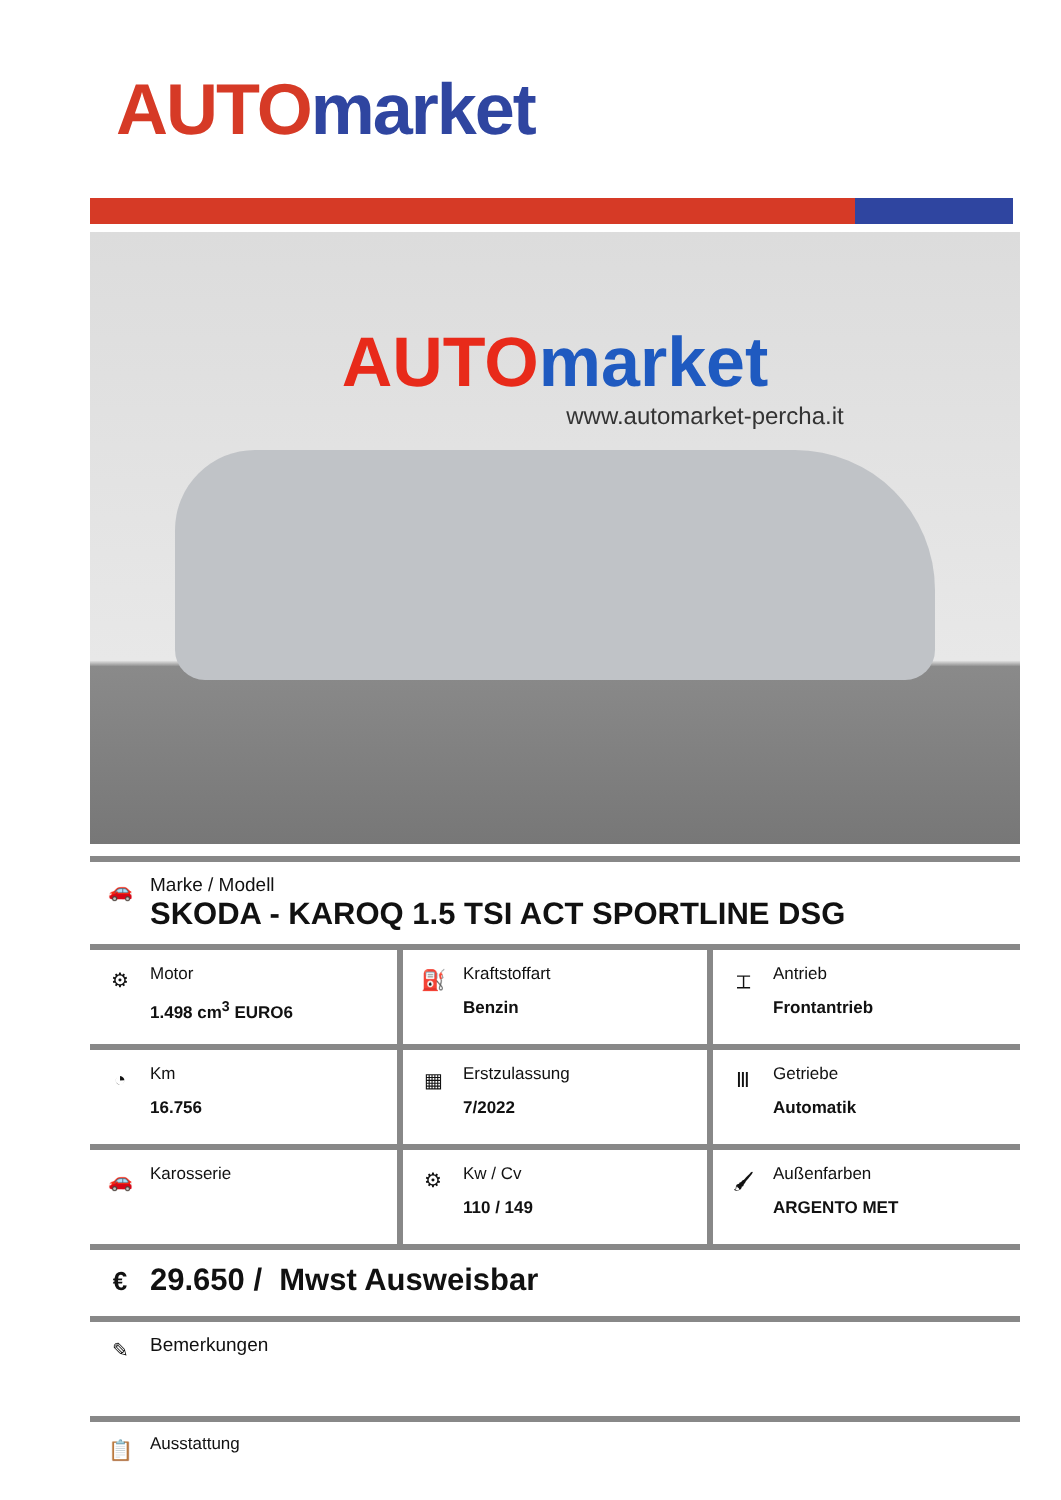AUTO market
AUTO market
www.automarket-percha.it
🚗
Marke / Modell
SKODA - KAROQ 1.5 TSI ACT SPORTLINE DSG
| ⚙ Motor 1.498 cm<sup>3</sup> EURO6 | ⛽ Kraftstoffart Benzin | ⌶ Antrieb Frontantrieb |
| ◔ Km 16.756 | ▦ Erstzulassung 7/2022 | Ⅲ Getriebe Automatik |
| 🚗 Karosserie | ⚙ Kw / Cv 110 / 149 | 🖌 Außenfarben ARGENTO MET |
€
29.650 / Mwst Ausweisbar
✎
Bemerkungen
📋
Ausstattung